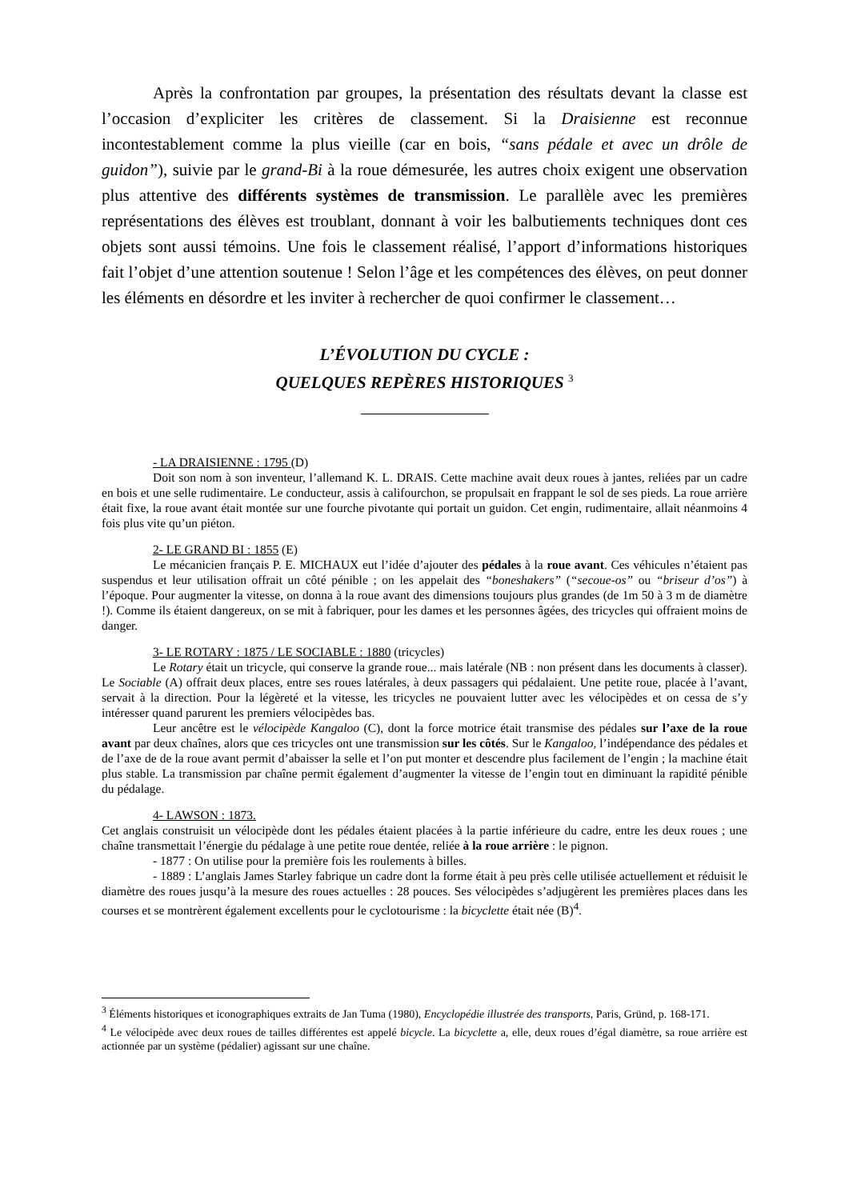Après la confrontation par groupes, la présentation des résultats devant la classe est l’occasion d’expliciter les critères de classement. Si la Draisienne est reconnue incontestablement comme la plus vieille (car en bois, “sans pédale et avec un drôle de guidon”), suivie par le grand-Bi à la roue démesurée, les autres choix exigent une observation plus attentive des différents systèmes de transmission. Le parallèle avec les premières représentations des élèves est troublant, donnant à voir les balbutiements techniques dont ces objets sont aussi témoins. Une fois le classement réalisé, l’apport d’informations historiques fait l’objet d’une attention soutenue ! Selon l’âge et les compétences des élèves, on peut donner les éléments en désordre et les inviter à rechercher de quoi confirmer le classement…
L’ÉVOLUTION DU CYCLE :
QUELQUES REPÈRES HISTORIQUES <sup>3</sup>
- LA DRAISIENNE : 1795 (D)
Doit son nom à son inventeur, l’allemand K. L. DRAIS. Cette machine avait deux roues à jantes, reliées par un cadre en bois et une selle rudimentaire. Le conducteur, assis à califourchon, se propulsait en frappant le sol de ses pieds. La roue arrière était fixe, la roue avant était montée sur une fourche pivotante qui portait un guidon. Cet engin, rudimentaire, allait néanmoins 4 fois plus vite qu’un piéton.
2- LE GRAND BI : 1855 (E)
Le mécanicien français P. E. MICHAUX eut l’idée d’ajouter des pédales à la roue avant. Ces véhicules n’étaient pas suspendus et leur utilisation offrait un côté pénible ; on les appelait des “boneshakers” (“secoue-os” ou “briseur d’os”) à l’époque. Pour augmenter la vitesse, on donna à la roue avant des dimensions toujours plus grandes (de 1m 50 à 3 m de diamètre !). Comme ils étaient dangereux, on se mit à fabriquer, pour les dames et les personnes âgées, des tricycles qui offraient moins de danger.
3- LE ROTARY : 1875 / LE SOCIABLE : 1880 (tricycles)
Le Rotary était un tricycle, qui conserve la grande roue... mais latérale (NB : non présent dans les documents à classer). Le Sociable (A) offrait deux places, entre ses roues latérales, à deux passagers qui pédalaient. Une petite roue, placée à l’avant, servait à la direction. Pour la légèreté et la vitesse, les tricycles ne pouvaient lutter avec les vélocipèdes et on cessa de s’y intéresser quand parurent les premiers vélocipèdes bas.
Leur ancêtre est le vélocipède Kangaloo (C), dont la force motrice était transmise des pédales sur l’axe de la roue avant par deux chaînes, alors que ces tricycles ont une transmission sur les côtés. Sur le Kangaloo, l’indépendance des pédales et de l’axe de de la roue avant permit d’abaisser la selle et l’on put monter et descendre plus facilement de l’engin ; la machine était plus stable. La transmission par chaîne permit également d’augmenter la vitesse de l’engin tout en diminuant la rapidité pénible du pédalage.
4- LAWSON : 1873.
Cet anglais construisit un vélocipède dont les pédales étaient placées à la partie inférieure du cadre, entre les deux roues ; une chaîne transmettait l’énergie du pédalage à une petite roue dentée, reliée à la roue arrière : le pignon.
- 1877 : On utilise pour la première fois les roulements à billes.
- 1889 : L’anglais James Starley fabrique un cadre dont la forme était à peu près celle utilisée actuellement et réduisit le diamètre des roues jusqu’à la mesure des roues actuelles : 28 pouces. Ses vélocipèdes s’adjugèrent les premières places dans les courses et se montrèrent également excellents pour le cyclotourisme : la bicyclette était née (B)<sup>4</sup>.
<sup>3</sup> Éléments historiques et iconographiques extraits de Jan Tuma (1980), Encyclopédie illustrée des transports, Paris, Gründ, p. 168-171.
<sup>4</sup> Le vélocipède avec deux roues de tailles différentes est appelé bicycle. La bicyclette a, elle, deux roues d’égal diamètre, sa roue arrière est actionnée par un système (pédalier) agissant sur une chaîne.